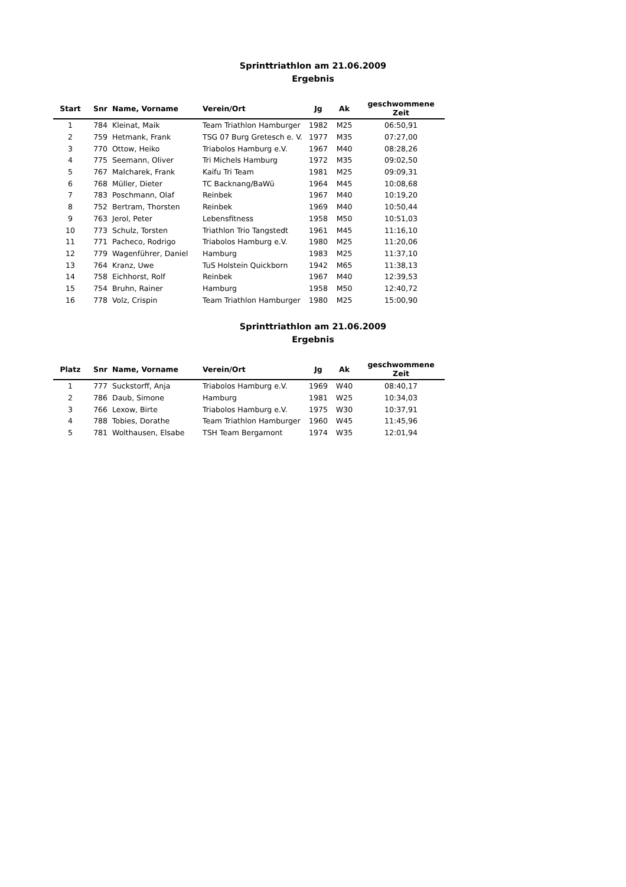Sprinttriathlon am 21.06.2009
Ergebnis
| Start | Snr | Name, Vorname | Verein/Ort | Jg | Ak | geschwommene Zeit |
| --- | --- | --- | --- | --- | --- | --- |
| 1 | 784 | Kleinat, Maik | Team Triathlon Hamburger | 1982 | M25 | 06:50,91 |
| 2 | 759 | Hetmank, Frank | TSG 07 Burg Gretesch e. V. | 1977 | M35 | 07:27,00 |
| 3 | 770 | Ottow, Heiko | Triabolos Hamburg e.V. | 1967 | M40 | 08:28,26 |
| 4 | 775 | Seemann, Oliver | Tri Michels Hamburg | 1972 | M35 | 09:02,50 |
| 5 | 767 | Malcharek, Frank | Kaifu Tri Team | 1981 | M25 | 09:09,31 |
| 6 | 768 | Müller, Dieter | TC Backnang/BaWü | 1964 | M45 | 10:08,68 |
| 7 | 783 | Poschmann, Olaf | Reinbek | 1967 | M40 | 10:19,20 |
| 8 | 752 | Bertram, Thorsten | Reinbek | 1969 | M40 | 10:50,44 |
| 9 | 763 | Jerol, Peter | Lebensfitness | 1958 | M50 | 10:51,03 |
| 10 | 773 | Schulz, Torsten | Triathlon Trio Tangstedt | 1961 | M45 | 11:16,10 |
| 11 | 771 | Pacheco, Rodrigo | Triabolos Hamburg e.V. | 1980 | M25 | 11:20,06 |
| 12 | 779 | Wagenführer, Daniel | Hamburg | 1983 | M25 | 11:37,10 |
| 13 | 764 | Kranz, Uwe | TuS Holstein Quickborn | 1942 | M65 | 11:38,13 |
| 14 | 758 | Eichhorst, Rolf | Reinbek | 1967 | M40 | 12:39,53 |
| 15 | 754 | Bruhn, Rainer | Hamburg | 1958 | M50 | 12:40,72 |
| 16 | 778 | Volz, Crispin | Team Triathlon Hamburger | 1980 | M25 | 15:00,90 |
Sprinttriathlon am 21.06.2009
Ergebnis
| Platz | Snr | Name, Vorname | Verein/Ort | Jg | Ak | geschwommene Zeit |
| --- | --- | --- | --- | --- | --- | --- |
| 1 | 777 | Suckstorff, Anja | Triabolos Hamburg e.V. | 1969 | W40 | 08:40,17 |
| 2 | 786 | Daub, Simone | Hamburg | 1981 | W25 | 10:34,03 |
| 3 | 766 | Lexow, Birte | Triabolos Hamburg e.V. | 1975 | W30 | 10:37,91 |
| 4 | 788 | Tobies, Dorathe | Team Triathlon Hamburger | 1960 | W45 | 11:45,96 |
| 5 | 781 | Wolthausen, Elsabe | TSH Team Bergamont | 1974 | W35 | 12:01,94 |